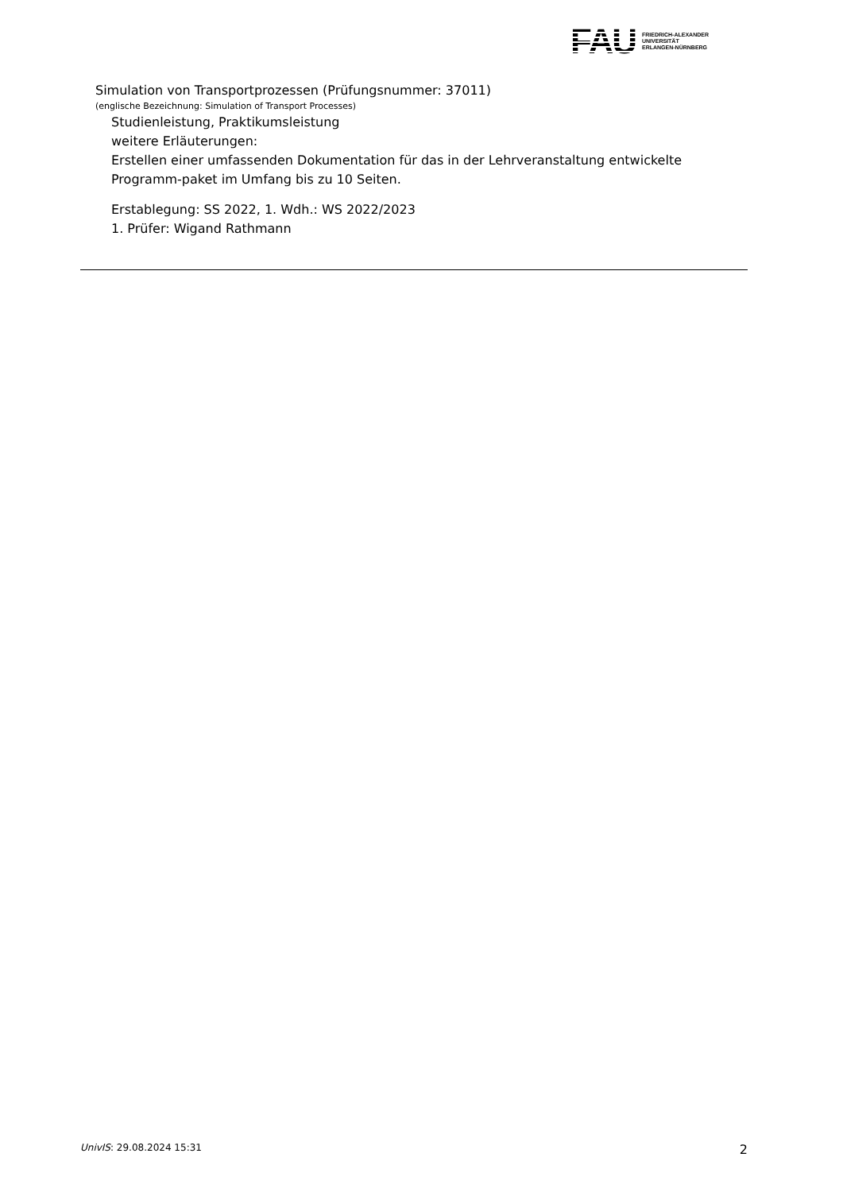FAU
FRIEDRICH-ALEXANDER
UNIVERSITÄT
ERLANGEN-NÜRNBERG
Simulation von Transportprozessen (Prüfungsnummer: 37011)
(englische Bezeichnung: Simulation of Transport Processes)
Studienleistung, Praktikumsleistung
weitere Erläuterungen:
Erstellen einer umfassenden Dokumentation für das in der Lehrveranstaltung entwickelte Programm-paket im Umfang bis zu 10 Seiten.
Erstablegung: SS 2022, 1. Wdh.: WS 2022/2023
1. Prüfer: Wigand Rathmann
UnivIS: 29.08.2024 15:31 2